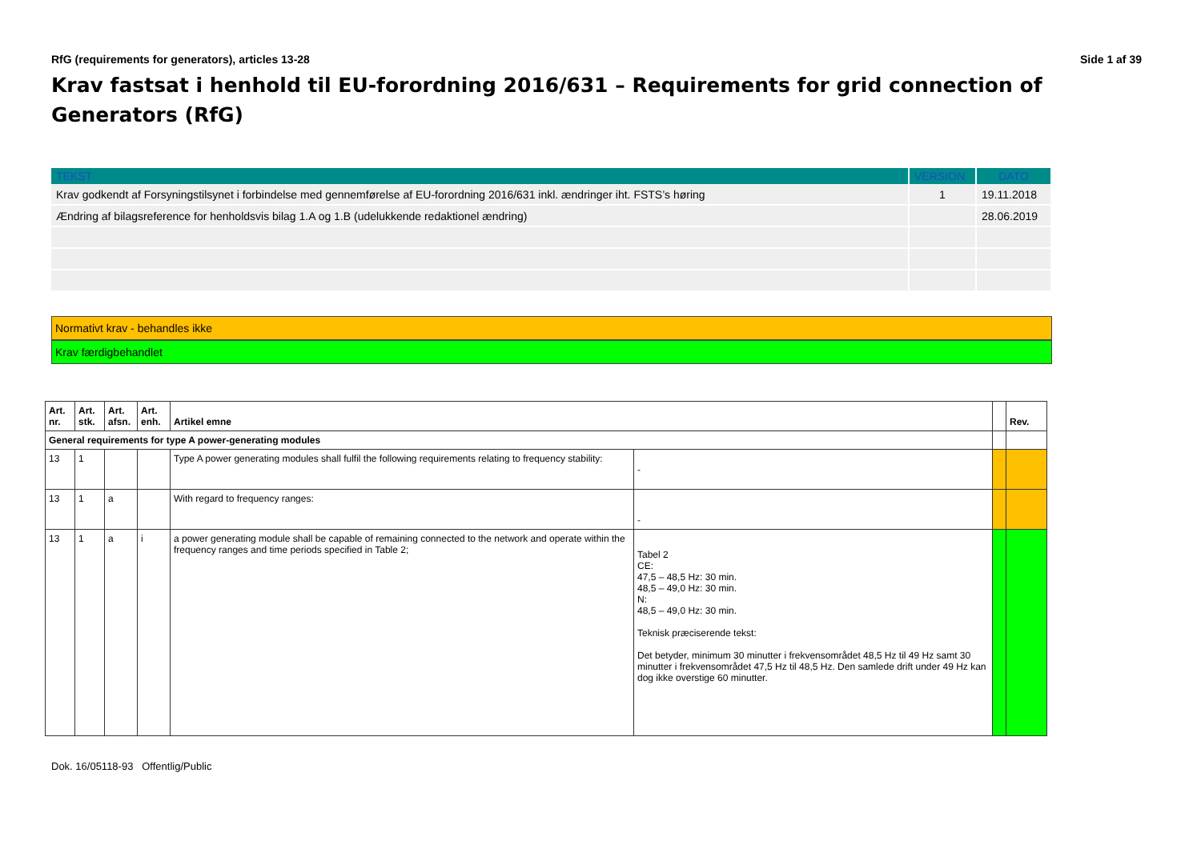RfG (requirements for generators), articles 13-28 Side 1 af 39
Krav fastsat i henhold til EU-forordning 2016/631 – Requirements for grid connection of Generators (RfG)
| TEKST | VERSION | DATO |
| --- | --- | --- |
| Krav godkendt af Forsyningstilsynet i forbindelse med gennemførelse af EU-forordning 2016/631 inkl. ændringer iht. FSTS’s høring | 1 | 19.11.2018 |
| Ændring af bilagsreference for henholdsvis bilag 1.A og 1.B (udelukkende redaktionel ændring) | | 28.06.2019 |
Normativt krav - behandles ikke
Krav færdigbehandlet
| Art. nr. | Art. stk. | Art. afsn. | Art. enh. | Artikel emne | | | Rev. |
| --- | --- | --- | --- | --- | --- | --- | --- |
| General requirements for type A power-generating modules | | | | | | | |
| 13 | 1 | | | Type A power generating modules shall fulfil the following requirements relating to frequency stability: | - | | |
| 13 | 1 | a | | With regard to frequency ranges: | - | | |
| 13 | 1 | a | i | a power generating module shall be capable of remaining connected to the network and operate within the frequency ranges and time periods specified in Table 2; | Tabel 2 CE: 47,5 – 48,5 Hz: 30 min. 48,5 – 49,0 Hz: 30 min. N: 48,5 – 49,0 Hz: 30 min. Teknisk præciserende tekst: Det betyder, minimum 30 minutter i frekvensområdet 48,5 Hz til 49 Hz samt 30 minutter i frekvensområdet 47,5 Hz til 48,5 Hz. Den samlede drift under 49 Hz kan dog ikke overstige 60 minutter. | | |
Dok. 16/05118-93 Offentlig/Public